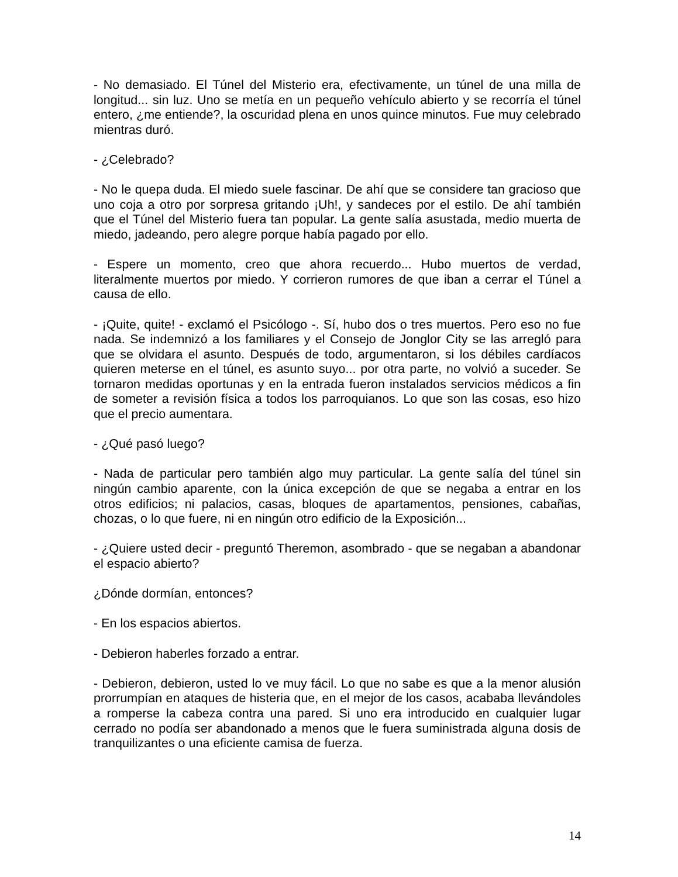- No demasiado. El Túnel del Misterio era, efectivamente, un túnel de una milla de longitud... sin luz. Uno se metía en un pequeño vehículo abierto y se recorría el túnel entero, ¿me entiende?, la oscuridad plena en unos quince minutos. Fue muy celebrado mientras duró.
- ¿Celebrado?
- No le quepa duda. El miedo suele fascinar. De ahí que se considere tan gracioso que uno coja a otro por sorpresa gritando ¡Uh!, y sandeces por el estilo. De ahí también que el Túnel del Misterio fuera tan popular. La gente salía asustada, medio muerta de miedo, jadeando, pero alegre porque había pagado por ello.
- Espere un momento, creo que ahora recuerdo... Hubo muertos de verdad, literalmente muertos por miedo. Y corrieron rumores de que iban a cerrar el Túnel a causa de ello.
- ¡Quite, quite! - exclamó el Psicólogo -. Sí, hubo dos o tres muertos. Pero eso no fue nada. Se indemnizó a los familiares y el Consejo de Jonglor City se las arregló para que se olvidara el asunto. Después de todo, argumentaron, si los débiles cardíacos quieren meterse en el túnel, es asunto suyo... por otra parte, no volvió a suceder. Se tornaron medidas oportunas y en la entrada fueron instalados servicios médicos a fin de someter a revisión física a todos los parroquianos. Lo que son las cosas, eso hizo que el precio aumentara.
- ¿Qué pasó luego?
- Nada de particular pero también algo muy particular. La gente salía del túnel sin ningún cambio aparente, con la única excepción de que se negaba a entrar en los otros edificios; ni palacios, casas, bloques de apartamentos, pensiones, cabañas, chozas, o lo que fuere, ni en ningún otro edificio de la Exposición...
- ¿Quiere usted decir - preguntó Theremon, asombrado - que se negaban a abandonar el espacio abierto?
¿Dónde dormían, entonces?
- En los espacios abiertos.
- Debieron haberles forzado a entrar.
- Debieron, debieron, usted lo ve muy fácil. Lo que no sabe es que a la menor alusión prorrumpían en ataques de histeria que, en el mejor de los casos, acababa llevándoles a romperse la cabeza contra una pared. Si uno era introducido en cualquier lugar cerrado no podía ser abandonado a menos que le fuera suministrada alguna dosis de tranquilizantes o una eficiente camisa de fuerza.
14